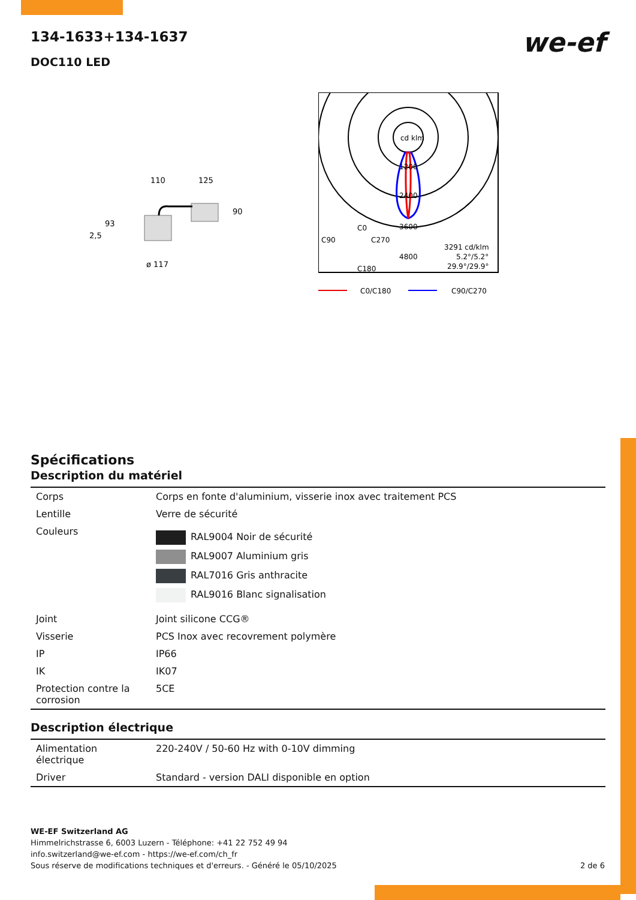we-ef
134-1633+134-1637
DOC110 LED
110
125
90
93
2,5
ø 117
cd klm
1200
2400
3600
C0
C90
C270
4800
C180
3291 cd/klm
5.2°/5.2°
29.9°/29.9°
C0/C180
C90/C270
Spécifications
Description du matériel
| Corps | Corps en fonte d'aluminium, visserie inox avec traitement PCS |
| Lentille | Verre de sécurité |
| Couleurs | RAL9004 Noir de sécurité RAL9007 Aluminium gris RAL7016 Gris anthracite RAL9016 Blanc signalisation |
| Joint | Joint silicone CCG® |
| Visserie | PCS Inox avec recovrement polymère |
| IP | IP66 |
| IK | IK07 |
| Protection contre la corrosion | 5CE |
Description électrique
| Alimentation électrique | 220-240V / 50-60 Hz with 0-10V dimming |
| Driver | Standard - version DALI disponible en option |
WE-EF Switzerland AG
Himmelrichstrasse 6, 6003 Luzern - Téléphone: +41 22 752 49 94
info.switzerland@we-ef.com - https://we-ef.com/ch_fr
Sous réserve de modifications techniques et d'erreurs. - Généré le 05/10/2025 2 de 6